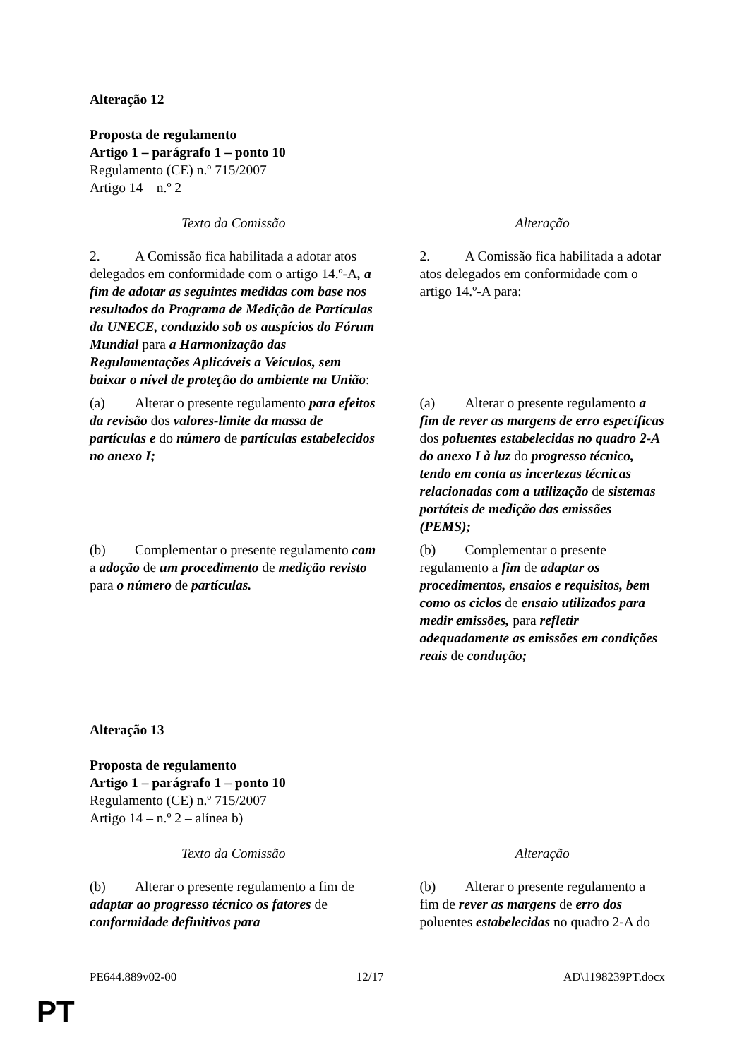Alteração 12
Proposta de regulamento
Artigo 1 – parágrafo 1 – ponto 10
Regulamento (CE) n.º 715/2007
Artigo 14 – n.º 2
| Texto da Comissão | Alteração |
| 2. A Comissão fica habilitada a adotar atos delegados em conformidade com o artigo 14.º-A , a fim de adotar as seguintes medidas com base nos resultados do Programa de Medição de Partículas da UNECE, conduzido sob os auspícios do Fórum Mundial para a Harmonização das Regulamentações Aplicáveis a Veículos, sem baixar o nível de proteção do ambiente na União : | 2. A Comissão fica habilitada a adotar atos delegados em conformidade com o artigo 14.º-A para: |
| (a) Alterar o presente regulamento para efeitos da revisão dos valores-limite da massa de partículas e do número de partículas estabelecidos no anexo I; | (a) Alterar o presente regulamento a fim de rever as margens de erro específicas dos poluentes estabelecidas no quadro 2-A do anexo I à luz do progresso técnico, tendo em conta as incertezas técnicas relacionadas com a utilização de sistemas portáteis de medição das emissões (PEMS); |
| (b) Complementar o presente regulamento com a adoção de um procedimento de medição revisto para o número de partículas. | (b) Complementar o presente regulamento a fim de adaptar os procedimentos, ensaios e requisitos, bem como os ciclos de ensaio utilizados para medir emissões, para refletir adequadamente as emissões em condições reais de condução; |
Alteração 13
Proposta de regulamento
Artigo 1 – parágrafo 1 – ponto 10
Regulamento (CE) n.º 715/2007
Artigo 14 – n.º 2 – alínea b)
| Texto da Comissão | Alteração |
| (b) Alterar o presente regulamento a fim de adaptar ao progresso técnico os fatores de conformidade definitivos para | (b) Alterar o presente regulamento a fim de rever as margens de erro dos poluentes estabelecidas no quadro 2-A do |
PE644.889v02-00 12/17 AD\1198239PT.docx
PT